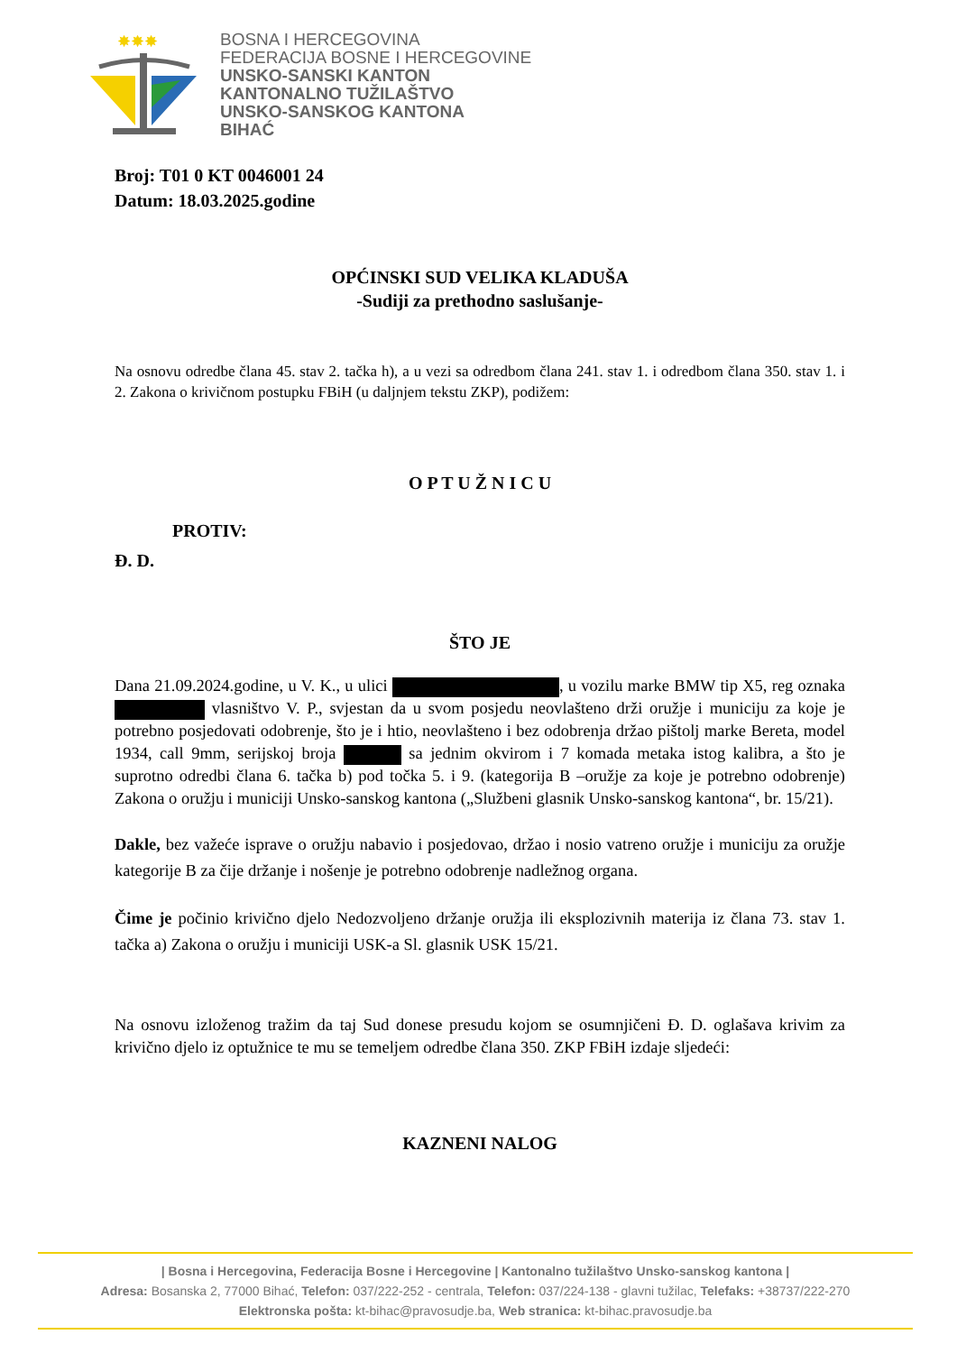✸✸✸
BOSNA I HERCEGOVINA
FEDERACIJA BOSNE I HERCEGOVINE
UNSKO-SANSKI KANTON
KANTONALNO TUŽILAŠTVO
UNSKO-SANSKOG KANTONA
BIHAĆ
Broj: T01 0 KT 0046001 24
Datum: 18.03.2025.godine
OPĆINSKI SUD VELIKA KLADUŠA
-Sudiji za prethodno saslušanje-
Na osnovu odredbe člana 45. stav 2. tačka h), a u vezi sa odredbom člana 241. stav 1. i odredbom člana 350. stav 1. i 2. Zakona o krivičnom postupku FBiH (u daljnjem tekstu ZKP), podižem:
O P T U Ž N I C U
PROTIV:
Đ. D.
ŠTO JE
Dana 21.09.2024.godine, u V. K., u ulici , u vozilu marke BMW tip X5, reg oznaka vlasništvo V. P., svjestan da u svom posjedu neovlašteno drži oružje i municiju za koje je potrebno posjedovati odobrenje, što je i htio, neovlašteno i bez odobrenja držao pištolj marke Bereta, model 1934, call 9mm, serijskoj broja sa jednim okvirom i 7 komada metaka istog kalibra, a što je suprotno odredbi člana 6. tačka b) pod točka 5. i 9. (kategorija B –oružje za koje je potrebno odobrenje) Zakona o oružju i municiji Unsko-sanskog kantona („Službeni glasnik Unsko-sanskog kantona“, br. 15/21).
Dakle, bez važeće isprave o oružju nabavio i posjedovao, držao i nosio vatreno oružje i municiju za oružje kategorije B za čije držanje i nošenje je potrebno odobrenje nadležnog organa.
Čime je počinio krivično djelo Nedozvoljeno držanje oružja ili eksplozivnih materija iz člana 73. stav 1. tačka a) Zakona o oružju i municiji USK-a Sl. glasnik USK 15/21.
Na osnovu izloženog tražim da taj Sud donese presudu kojom se osumnjičeni Đ. D. oglašava krivim za krivično djelo iz optužnice te mu se temeljem odredbe člana 350. ZKP FBiH izdaje sljedeći:
KAZNENI NALOG
| Bosna i Hercegovina, Federacija Bosne i Hercegovine | Kantonalno tužilaštvo Unsko-sanskog kantona |
Adresa: Bosanska 2, 77000 Bihać, Telefon: 037/222-252 - centrala, Telefon: 037/224-138 - glavni tužilac, Telefaks: +38737/222-270
Elektronska pošta: kt-bihac@pravosudje.ba, Web stranica: kt-bihac.pravosudje.ba